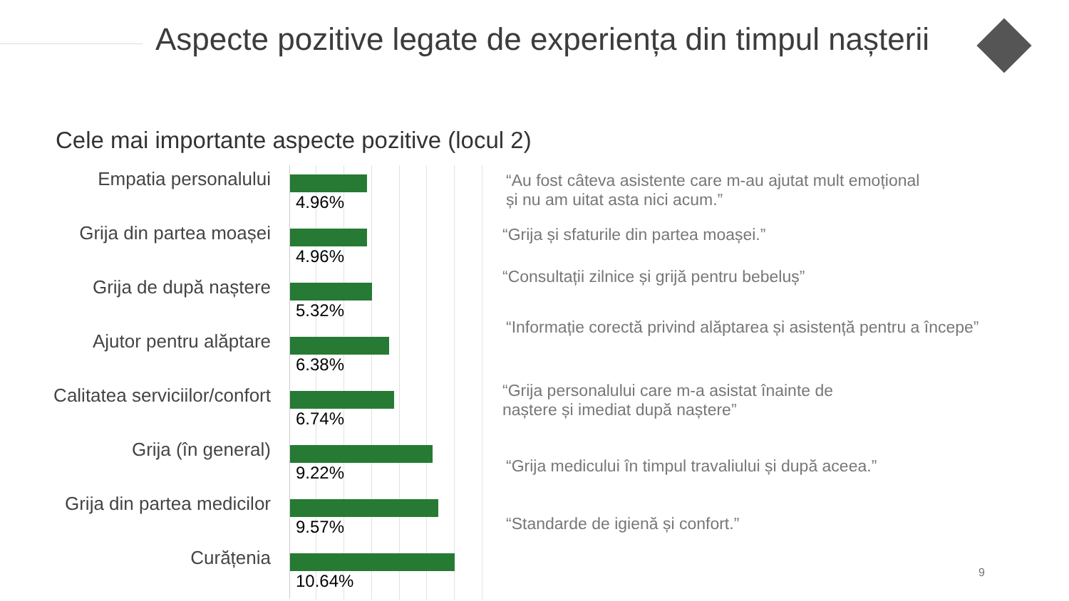Aspecte pozitive legate de experiența din timpul nașterii
Cele mai importante aspecte pozitive (locul 2)
Empatia personalului
4.96%
Grija din partea moașei
4.96%
Grija de după naștere
5.32%
Ajutor pentru alăptare
6.38%
Calitatea serviciilor/confort
6.74%
Grija (în general)
9.22%
Grija din partea medicilor
9.57%
Curățenia
10.64%
“Au fost câteva asistente care m-au ajutat mult emoțional
și nu am uitat asta nici acum.”
“Grija și sfaturile din partea moașei.”
“Consultații zilnice și grijă pentru bebeluș”
“Informație corectă privind alăptarea și asistență pentru a începe”
“Grija personalului care m-a asistat înainte de
naștere și imediat după naștere”
“Grija medicului în timpul travaliului și după aceea.”
“Standarde de igienă și confort.”
9